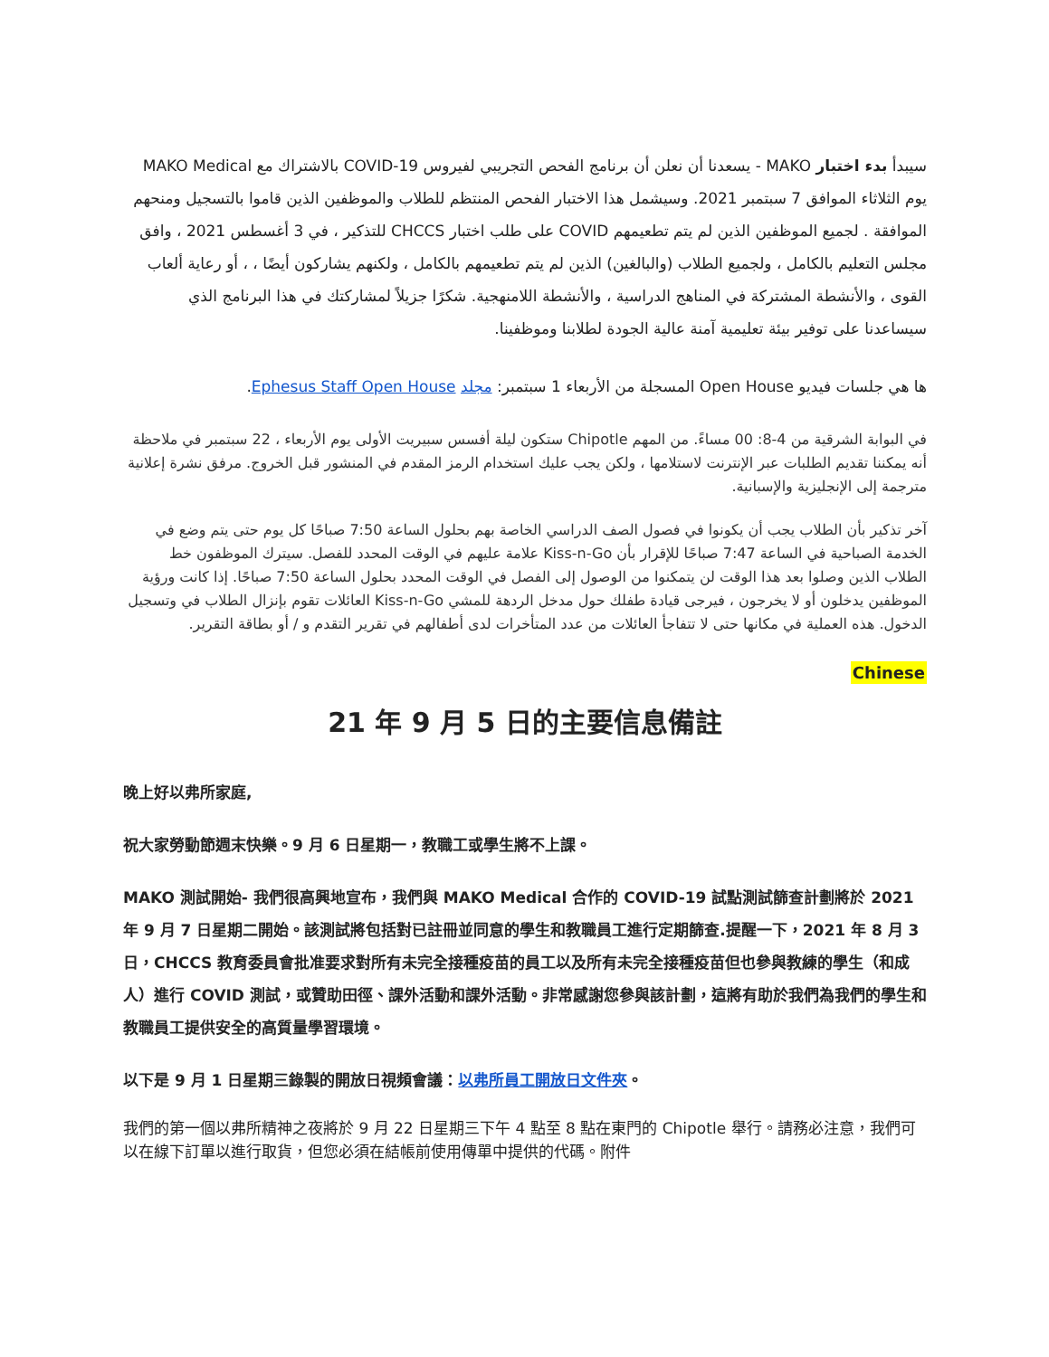سيبدأ بدء اختبار MAKO - يسعدنا أن نعلن أن برنامج الفحص التجريبي لفيروس COVID-19 بالاشتراك مع MAKO Medical يوم الثلاثاء الموافق 7 سبتمبر 2021. وسيشمل هذا الاختبار الفحص المنتظم للطلاب والموظفين الذين قاموا بالتسجيل ومنحهم الموافقة . لجميع الموظفين الذين لم يتم تطعيمهم COVID على طلب اختبار CHCCS للتذكير ، في 3 أغسطس 2021 ، وافق مجلس التعليم بالكامل ، ولجميع الطلاب (والبالغين) الذين لم يتم تطعيمهم بالكامل ، ولكنهم يشاركون أيضًا ، ، أو رعاية ألعاب القوى ، والأنشطة المشتركة في المناهج الدراسية ، والأنشطة اللامنهجية. شكرًا جزيلاً لمشاركتك في هذا البرنامج الذي سيساعدنا على توفير بيئة تعليمية آمنة عالية الجودة لطلابنا وموظفينا.
ها هي جلسات فيديو Open House المسجلة من الأربعاء 1 سبتمبر: مجلد Ephesus Staff Open House.
في البوابة الشرقية من 4-8: 00 مساءً. من المهم Chipotle ستكون ليلة أفسس سبيريت الأولى يوم الأربعاء ، 22 سبتمبر في ملاحظة أنه يمكننا تقديم الطلبات عبر الإنترنت لاستلامها ، ولكن يجب عليك استخدام الرمز المقدم في المنشور قبل الخروج. مرفق نشرة إعلانية مترجمة إلى الإنجليزية والإسبانية.
آخر تذكير بأن الطلاب يجب أن يكونوا في فصول الصف الدراسي الخاصة بهم بحلول الساعة 7:50 صباحًا كل يوم حتى يتم وضع في الخدمة الصباحية في الساعة 7:47 صباحًا للإقرار بأن Kiss-n-Go علامة عليهم في الوقت المحدد للفصل. سيترك الموظفون خط الطلاب الذين وصلوا بعد هذا الوقت لن يتمكنوا من الوصول إلى الفصل في الوقت المحدد بحلول الساعة 7:50 صباحًا. إذا كانت ورؤية الموظفين يدخلون أو لا يخرجون ، فيرجى قيادة طفلك حول مدخل الردهة للمشي Kiss-n-Go العائلات تقوم بإنزال الطلاب في وتسجيل الدخول. هذه العملية في مكانها حتى لا تتفاجأ العائلات من عدد المتأخرات لدى أطفالهم في تقرير التقدم و / أو بطاقة التقرير.
Chinese
21 年 9 月 5 日的主要信息備註
晚上好以弗所家庭,
祝大家勞動節週末快樂。9 月 6 日星期一，教職工或學生將不上課。
MAKO 測試開始- 我們很高興地宣布，我們與 MAKO Medical 合作的 COVID-19 試點測試篩查計劃將於 2021 年 9 月 7 日星期二開始。該測試將包括對已註冊並同意的學生和教職員工進行定期篩查.提醒一下，2021 年 8 月 3 日，CHCCS 教育委員會批准要求對所有未完全接種疫苗的員工以及所有未完全接種疫苗但也參與教練的學生（和成人）進行 COVID 測試，或贊助田徑、課外活動和課外活動。非常感謝您參與該計劃，這將有助於我們為我們的學生和教職員工提供安全的高質量學習環境。
以下是 9 月 1 日星期三錄製的開放日視頻會議：以弗所員工開放日文件夾。
我們的第一個以弗所精神之夜將於 9 月 22 日星期三下午 4 點至 8 點在東門的 Chipotle 舉行。請務必注意，我們可以在線下訂單以進行取貨，但您必須在結帳前使用傳單中提供的代碼。附件